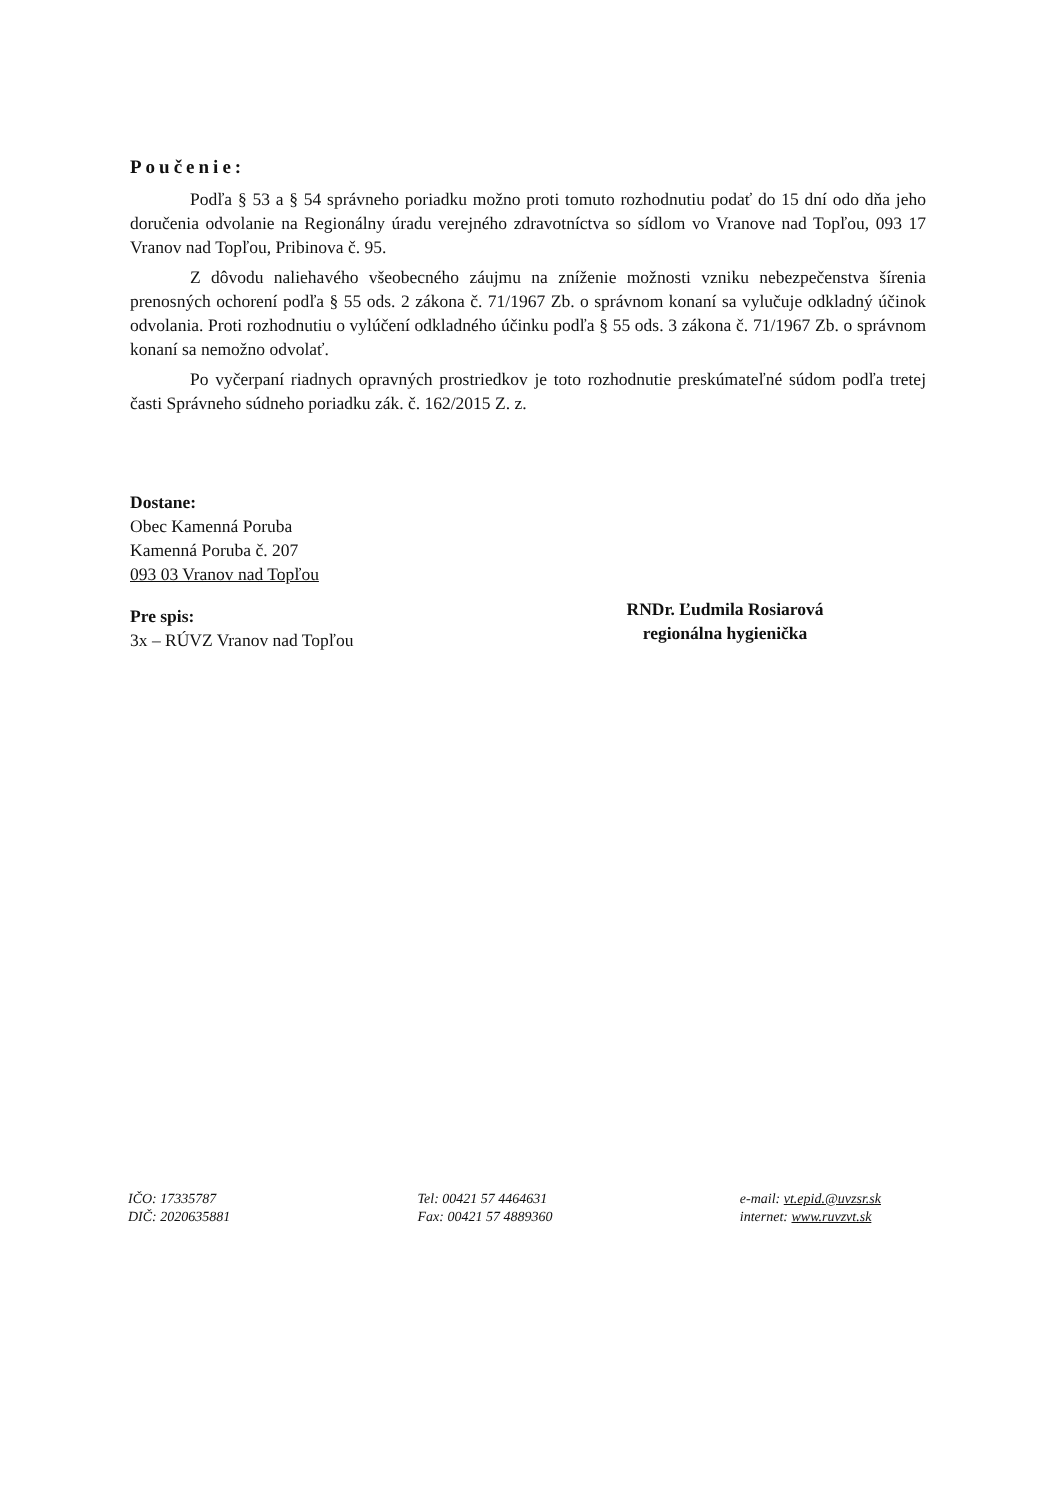Poučenie:
Podľa § 53 a § 54 správneho poriadku možno proti tomuto rozhodnutiu podať do 15 dní odo dňa jeho doručenia odvolanie na Regionálny úradu verejného zdravotníctva so sídlom vo Vranove nad Topľou, 093 17 Vranov nad Topľou, Pribinova č. 95.
Z dôvodu naliehavého všeobecného záujmu na zníženie možnosti vzniku nebezpečenstva šírenia prenosných ochorení podľa § 55 ods. 2 zákona č. 71/1967 Zb. o správnom konaní sa vylučuje odkladný účinok odvolania. Proti rozhodnutiu o vylúčení odkladného účinku podľa § 55 ods. 3 zákona č. 71/1967 Zb. o správnom konaní sa nemožno odvolať.
Po vyčerpaní riadnych opravných prostriedkov je toto rozhodnutie preskúmateľné súdom podľa tretej časti Správneho súdneho poriadku zák. č. 162/2015 Z. z.
Dostane:
Obec Kamenná Poruba
Kamenná Poruba č. 207
093 03 Vranov nad Topľou
Pre spis:
3x – RÚVZ Vranov nad Topľou
RNDr. Ľudmila Rosiarová
regionálna hygienička
IČO: 17335787
DIČ: 2020635881
Tel: 00421 57 4464631
Fax: 00421 57 4889360
e-mail: vt.epid.@uvzsr.sk
internet: www.ruvzvt.sk